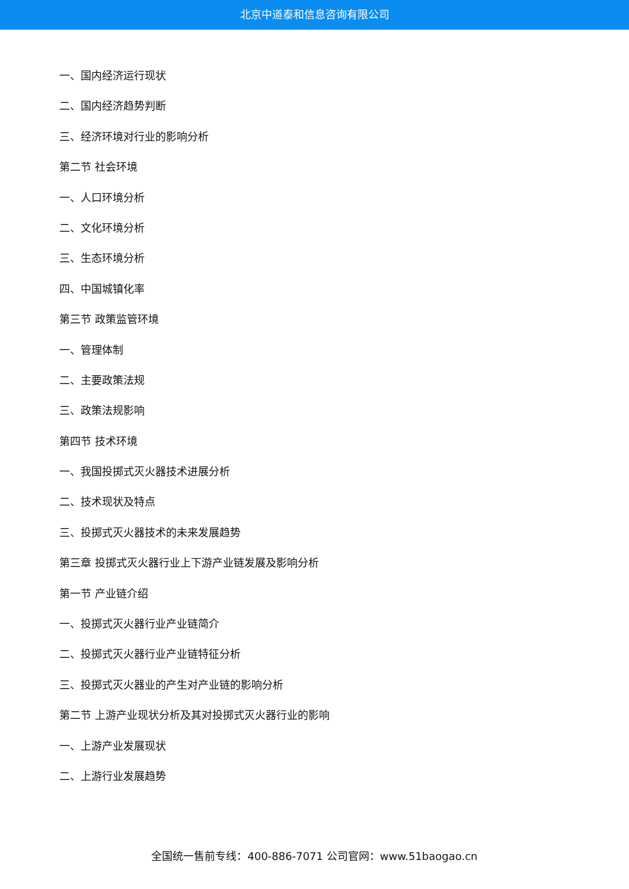北京中道泰和信息咨询有限公司
一、国内经济运行现状
二、国内经济趋势判断
三、经济环境对行业的影响分析
第二节 社会环境
一、人口环境分析
二、文化环境分析
三、生态环境分析
四、中国城镇化率
第三节 政策监管环境
一、管理体制
二、主要政策法规
三、政策法规影响
第四节 技术环境
一、我国投掷式灭火器技术进展分析
二、技术现状及特点
三、投掷式灭火器技术的未来发展趋势
第三章 投掷式灭火器行业上下游产业链发展及影响分析
第一节 产业链介绍
一、投掷式灭火器行业产业链简介
二、投掷式灭火器行业产业链特征分析
三、投掷式灭火器业的产生对产业链的影响分析
第二节 上游产业现状分析及其对投掷式灭火器行业的影响
一、上游产业发展现状
二、上游行业发展趋势
全国统一售前专线：400-886-7071 公司官网：www.51baogao.cn